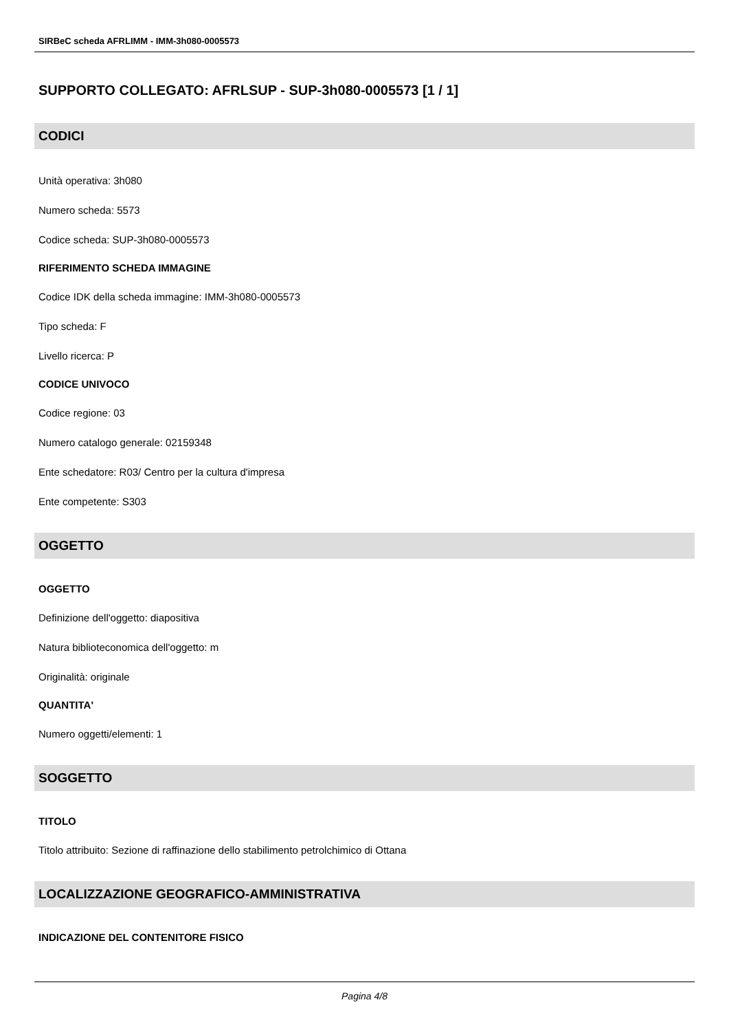SIRBeC scheda AFRLIMM - IMM-3h080-0005573
SUPPORTO COLLEGATO: AFRLSUP - SUP-3h080-0005573 [1 / 1]
CODICI
Unità operativa: 3h080
Numero scheda: 5573
Codice scheda: SUP-3h080-0005573
RIFERIMENTO SCHEDA IMMAGINE
Codice IDK della scheda immagine: IMM-3h080-0005573
Tipo scheda: F
Livello ricerca: P
CODICE UNIVOCO
Codice regione: 03
Numero catalogo generale: 02159348
Ente schedatore: R03/ Centro per la cultura d'impresa
Ente competente: S303
OGGETTO
OGGETTO
Definizione dell'oggetto: diapositiva
Natura biblioteconomica dell'oggetto: m
Originalità: originale
QUANTITA'
Numero oggetti/elementi: 1
SOGGETTO
TITOLO
Titolo attribuito: Sezione di raffinazione dello stabilimento petrolchimico di Ottana
LOCALIZZAZIONE GEOGRAFICO-AMMINISTRATIVA
INDICAZIONE DEL CONTENITORE FISICO
Pagina 4/8